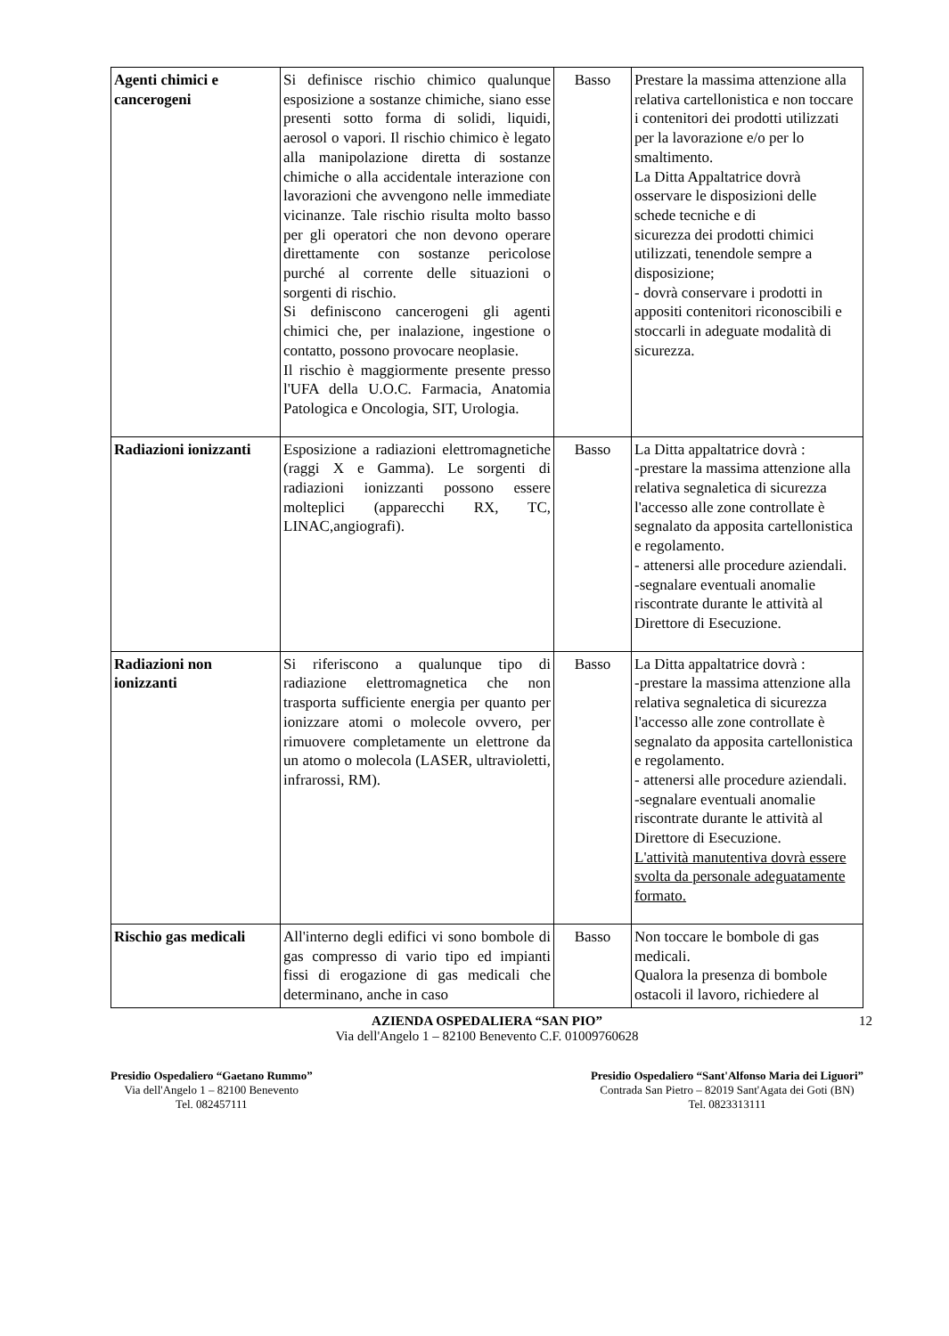| Agenti chimici e cancerogeni | Si definisce rischio chimico qualunque esposizione a sostanze chimiche, siano esse presenti sotto forma di solidi, liquidi, aerosol o vapori. Il rischio chimico è legato alla manipolazione diretta di sostanze chimiche o alla accidentale interazione con lavorazioni che avvengono nelle immediate vicinanze. Tale rischio risulta molto basso per gli operatori che non devono operare direttamente con sostanze pericolose purché al corrente delle situazioni o sorgenti di rischio. Si definiscono cancerogeni gli agenti chimici che, per inalazione, ingestione o contatto, possono provocare neoplasie. Il rischio è maggiormente presente presso l'UFA della U.O.C. Farmacia, Anatomia Patologica e Oncologia, SIT, Urologia. | Basso | Prestare la massima attenzione alla relativa cartellonistica e non toccare i contenitori dei prodotti utilizzati per la lavorazione e/o per lo smaltimento. La Ditta Appaltatrice dovrà osservare le disposizioni delle schede tecniche e di sicurezza dei prodotti chimici utilizzati, tenendole sempre a disposizione; - dovrà conservare i prodotti in appositi contenitori riconoscibili e stoccarli in adeguate modalità di sicurezza. |
| Radiazioni ionizzanti | Esposizione a radiazioni elettromagnetiche (raggi X e Gamma). Le sorgenti di radiazioni ionizzanti possono essere molteplici (apparecchi RX, TC, LINAC,angiografi). | Basso | La Ditta appaltatrice dovrà : -prestare la massima attenzione alla relativa segnaletica di sicurezza l'accesso alle zone controllate è segnalato da apposita cartellonistica e regolamento. - attenersi alle procedure aziendali. -segnalare eventuali anomalie riscontrate durante le attività al Direttore di Esecuzione. |
| Radiazioni non ionizzanti | Si riferiscono a qualunque tipo di radiazione elettromagnetica che non trasporta sufficiente energia per quanto per ionizzare atomi o molecole ovvero, per rimuovere completamente un elettrone da un atomo o molecola (LASER, ultravioletti, infrarossi, RM). | Basso | La Ditta appaltatrice dovrà : -prestare la massima attenzione alla relativa segnaletica di sicurezza l'accesso alle zone controllate è segnalato da apposita cartellonistica e regolamento. - attenersi alle procedure aziendali. -segnalare eventuali anomalie riscontrate durante le attività al Direttore di Esecuzione. L'attività manutentiva dovrà essere svolta da personale adeguatamente formato. |
| Rischio gas medicali | All'interno degli edifici vi sono bombole di gas compresso di vario tipo ed impianti fissi di erogazione di gas medicali che determinano, anche in caso | Basso | Non toccare le bombole di gas medicali. Qualora la presenza di bombole ostacoli il lavoro, richiedere al |
AZIENDA OSPEDALIERA “SAN PIO” 12
Via dell'Angelo 1 – 82100 Benevento C.F. 01009760628
Presidio Ospedaliero “Gaetano Rummo”
Via dell'Angelo 1 – 82100 Benevento
Tel. 082457111
Presidio Ospedaliero “Sant'Alfonso Maria dei Liguori”
Contrada San Pietro – 82019 Sant'Agata dei Goti (BN)
Tel. 0823313111